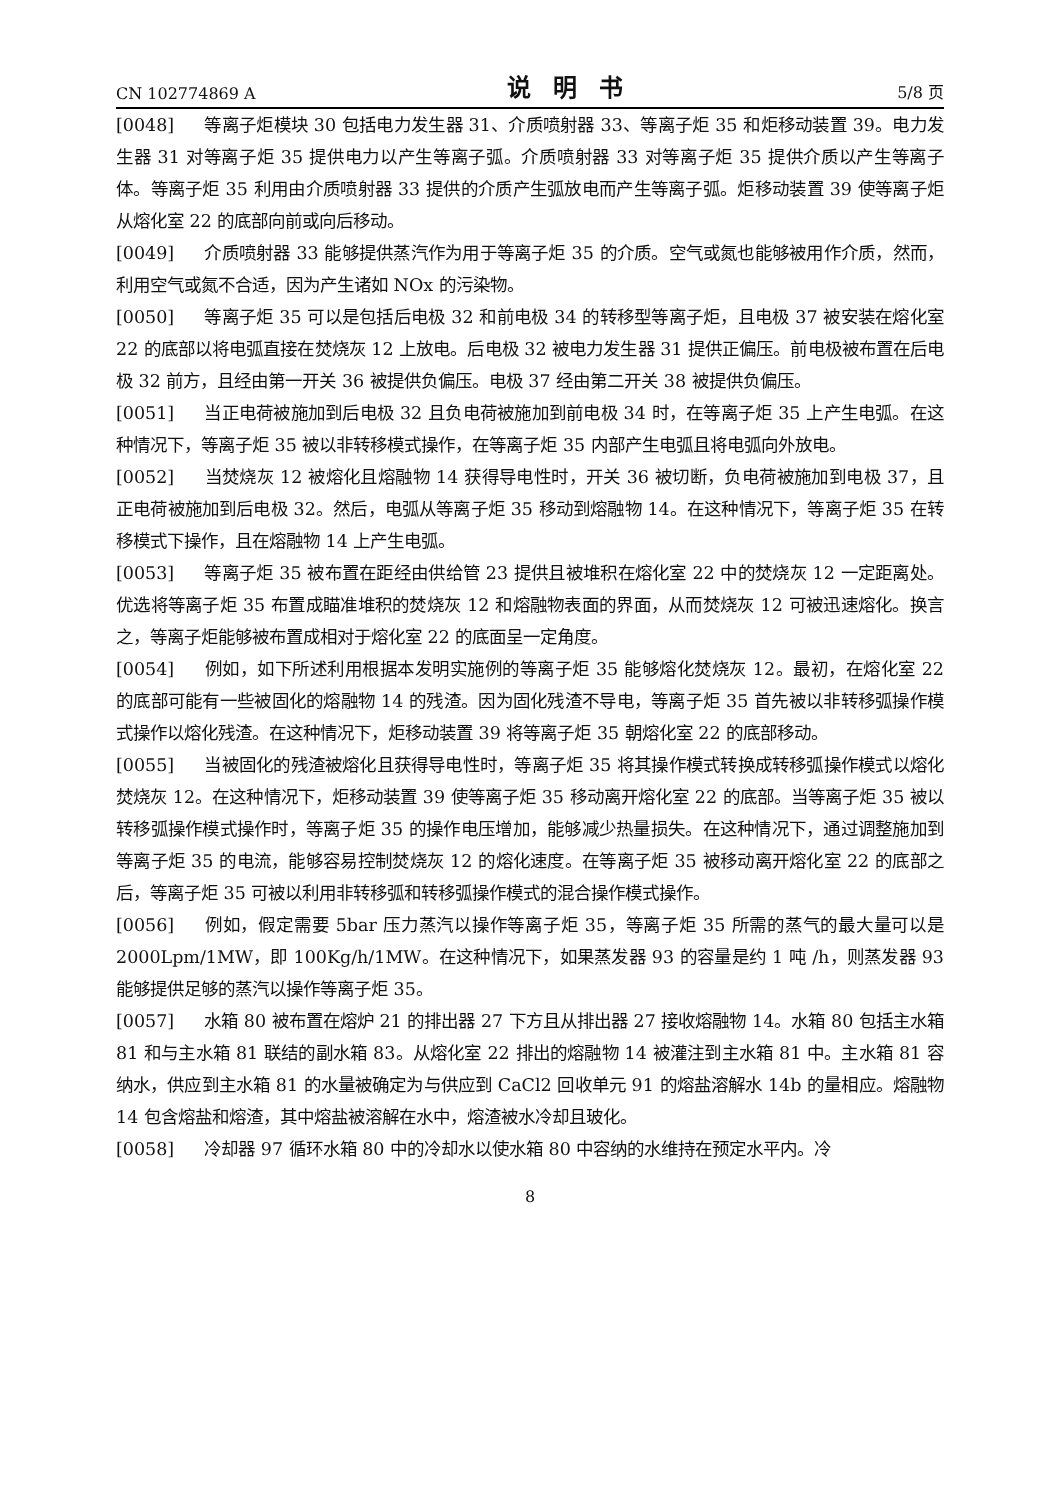CN 102774869 A 说明书 5/8 页
[0048] 等离子炬模块 30 包括电力发生器 31、介质喷射器 33、等离子炬 35 和炬移动装置 39。电力发生器 31 对等离子炬 35 提供电力以产生等离子弧。介质喷射器 33 对等离子炬 35 提供介质以产生等离子体。等离子炬 35 利用由介质喷射器 33 提供的介质产生弧放电而产生等离子弧。炬移动装置 39 使等离子炬从熔化室 22 的底部向前或向后移动。
[0049] 介质喷射器 33 能够提供蒸汽作为用于等离子炬 35 的介质。空气或氮也能够被用作介质，然而，利用空气或氮不合适，因为产生诸如 NOx 的污染物。
[0050] 等离子炬 35 可以是包括后电极 32 和前电极 34 的转移型等离子炬，且电极 37 被安装在熔化室 22 的底部以将电弧直接在焚烧灰 12 上放电。后电极 32 被电力发生器 31 提供正偏压。前电极被布置在后电极 32 前方，且经由第一开关 36 被提供负偏压。电极 37 经由第二开关 38 被提供负偏压。
[0051] 当正电荷被施加到后电极 32 且负电荷被施加到前电极 34 时，在等离子炬 35 上产生电弧。在这种情况下，等离子炬 35 被以非转移模式操作，在等离子炬 35 内部产生电弧且将电弧向外放电。
[0052] 当焚烧灰 12 被熔化且熔融物 14 获得导电性时，开关 36 被切断，负电荷被施加到电极 37，且正电荷被施加到后电极 32。然后，电弧从等离子炬 35 移动到熔融物 14。在这种情况下，等离子炬 35 在转移模式下操作，且在熔融物 14 上产生电弧。
[0053] 等离子炬 35 被布置在距经由供给管 23 提供且被堆积在熔化室 22 中的焚烧灰 12 一定距离处。优选将等离子炬 35 布置成瞄准堆积的焚烧灰 12 和熔融物表面的界面，从而焚烧灰 12 可被迅速熔化。换言之，等离子炬能够被布置成相对于熔化室 22 的底面呈一定角度。
[0054] 例如，如下所述利用根据本发明实施例的等离子炬 35 能够熔化焚烧灰 12。最初，在熔化室 22 的底部可能有一些被固化的熔融物 14 的残渣。因为固化残渣不导电，等离子炬 35 首先被以非转移弧操作模式操作以熔化残渣。在这种情况下，炬移动装置 39 将等离子炬 35 朝熔化室 22 的底部移动。
[0055] 当被固化的残渣被熔化且获得导电性时，等离子炬 35 将其操作模式转换成转移弧操作模式以熔化焚烧灰 12。在这种情况下，炬移动装置 39 使等离子炬 35 移动离开熔化室 22 的底部。当等离子炬 35 被以转移弧操作模式操作时，等离子炬 35 的操作电压增加，能够减少热量损失。在这种情况下，通过调整施加到等离子炬 35 的电流，能够容易控制焚烧灰 12 的熔化速度。在等离子炬 35 被移动离开熔化室 22 的底部之后，等离子炬 35 可被以利用非转移弧和转移弧操作模式的混合操作模式操作。
[0056] 例如，假定需要 5bar 压力蒸汽以操作等离子炬 35，等离子炬 35 所需的蒸气的最大量可以是 2000Lpm/1MW，即 100Kg/h/1MW。在这种情况下，如果蒸发器 93 的容量是约 1 吨 /h，则蒸发器 93 能够提供足够的蒸汽以操作等离子炬 35。
[0057] 水箱 80 被布置在熔炉 21 的排出器 27 下方且从排出器 27 接收熔融物 14。水箱 80 包括主水箱 81 和与主水箱 81 联结的副水箱 83。从熔化室 22 排出的熔融物 14 被灌注到主水箱 81 中。主水箱 81 容纳水，供应到主水箱 81 的水量被确定为与供应到 CaCl2 回收单元 91 的熔盐溶解水 14b 的量相应。熔融物 14 包含熔盐和熔渣，其中熔盐被溶解在水中，熔渣被水冷却且玻化。
[0058] 冷却器 97 循环水箱 80 中的冷却水以使水箱 80 中容纳的水维持在预定水平内。冷
8